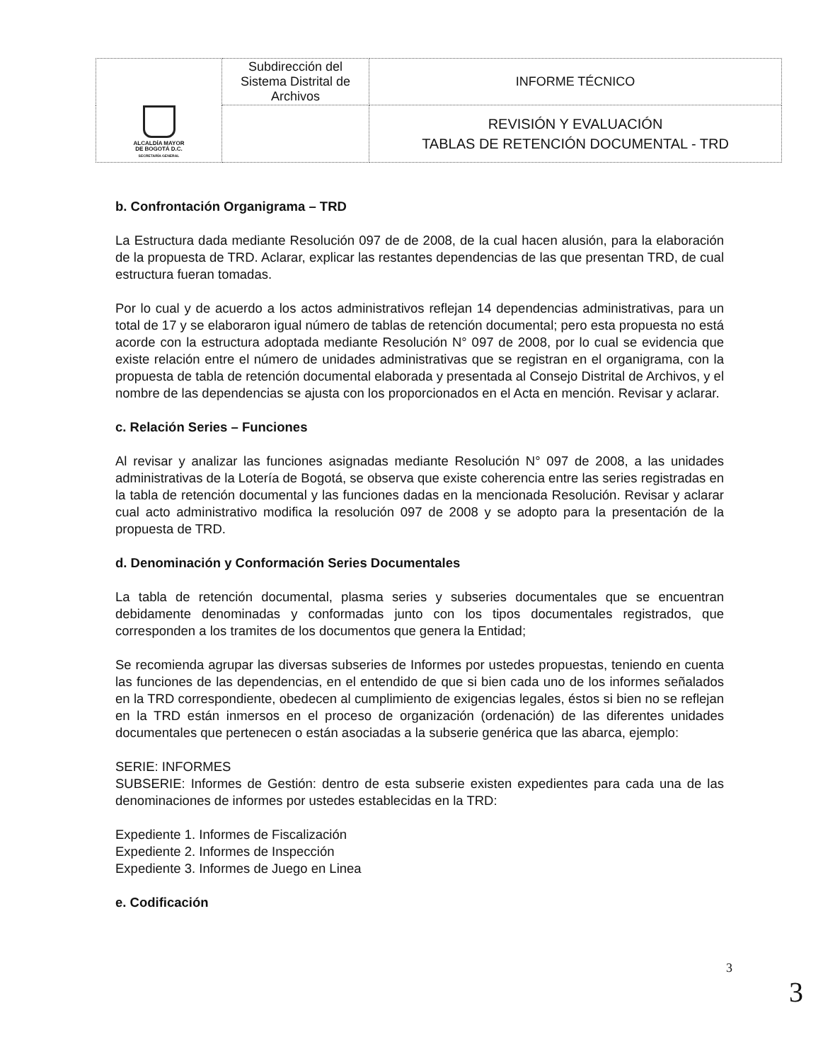| ALCALDÍA MAYOR DE BOGOTÁ D.C. SECRETARÍA GENERAL | Subdirección del Sistema Distrital de Archivos | INFORME TÉCNICO |
| | | REVISIÓN Y EVALUACIÓN TABLAS DE RETENCIÓN DOCUMENTAL - TRD |
b. Confrontación Organigrama – TRD
La Estructura dada mediante Resolución 097 de de 2008, de la cual hacen alusión, para la elaboración de la propuesta de TRD. Aclarar, explicar las restantes dependencias de las que presentan TRD, de cual estructura fueran tomadas.
Por lo cual y de acuerdo a los actos administrativos reflejan 14 dependencias administrativas, para un total de 17 y se elaboraron igual número de tablas de retención documental; pero esta propuesta no está acorde con la estructura adoptada mediante Resolución N° 097 de 2008, por lo cual se evidencia que existe relación entre el número de unidades administrativas que se registran en el organigrama, con la propuesta de tabla de retención documental elaborada y presentada al Consejo Distrital de Archivos, y el nombre de las dependencias se ajusta con los proporcionados en el Acta en mención. Revisar y aclarar.
c. Relación Series – Funciones
Al revisar y analizar las funciones asignadas mediante Resolución N° 097 de 2008, a las unidades administrativas de la Lotería de Bogotá, se observa que existe coherencia entre las series registradas en la tabla de retención documental y las funciones dadas en la mencionada Resolución. Revisar y aclarar cual acto administrativo modifica la resolución 097 de 2008 y se adopto para la presentación de la propuesta de TRD.
d. Denominación y Conformación Series Documentales
La tabla de retención documental, plasma series y subseries documentales que se encuentran debidamente denominadas y conformadas junto con los tipos documentales registrados, que corresponden a los tramites de los documentos que genera la Entidad;
Se recomienda agrupar las diversas subseries de Informes por ustedes propuestas, teniendo en cuenta las funciones de las dependencias, en el entendido de que si bien cada uno de los informes señalados en la TRD correspondiente, obedecen al cumplimiento de exigencias legales, éstos si bien no se reflejan en la TRD están inmersos en el proceso de organización (ordenación) de las diferentes unidades documentales que pertenecen o están asociadas a la subserie genérica que las abarca, ejemplo:
SERIE: INFORMES
SUBSERIE: Informes de Gestión: dentro de esta subserie existen expedientes para cada una de las denominaciones de informes por ustedes establecidas en la TRD:
Expediente 1. Informes de Fiscalización
Expediente 2. Informes de Inspección
Expediente 3. Informes de Juego en Linea
e. Codificación
3
3